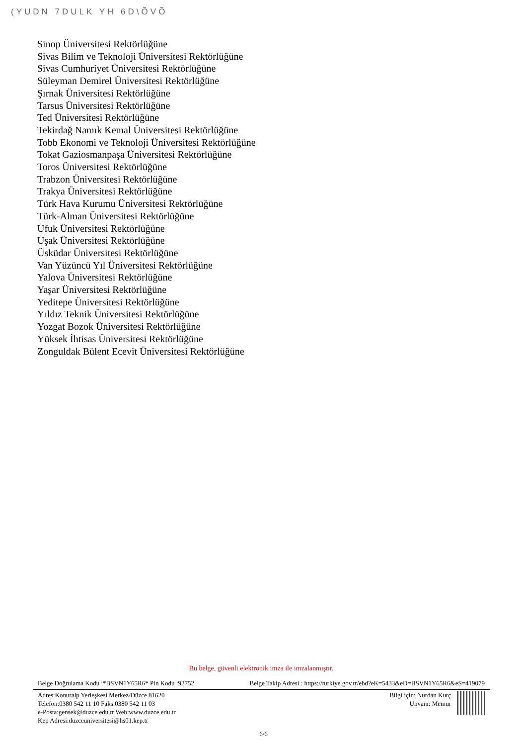(YUDN 7DULK YH 6D\ÕVÕ
Sinop Üniversitesi Rektörlüğüne
Sivas Bilim ve Teknoloji Üniversitesi Rektörlüğüne
Sivas Cumhuriyet Üniversitesi Rektörlüğüne
Süleyman Demirel Üniversitesi Rektörlüğüne
Şırnak Üniversitesi Rektörlüğüne
Tarsus Üniversitesi Rektörlüğüne
Ted Üniversitesi Rektörlüğüne
Tekirdağ Namık Kemal Üniversitesi Rektörlüğüne
Tobb Ekonomi ve Teknoloji Üniversitesi Rektörlüğüne
Tokat Gaziosmanpaşa Üniversitesi Rektörlüğüne
Toros Üniversitesi Rektörlüğüne
Trabzon Üniversitesi Rektörlüğüne
Trakya Üniversitesi Rektörlüğüne
Türk Hava Kurumu Üniversitesi Rektörlüğüne
Türk-Alman Üniversitesi Rektörlüğüne
Ufuk Üniversitesi Rektörlüğüne
Uşak Üniversitesi Rektörlüğüne
Üsküdar Üniversitesi Rektörlüğüne
Van Yüzüncü Yıl Üniversitesi Rektörlüğüne
Yalova Üniversitesi Rektörlüğüne
Yaşar Üniversitesi Rektörlüğüne
Yeditepe Üniversitesi Rektörlüğüne
Yıldız Teknik Üniversitesi Rektörlüğüne
Yozgat Bozok Üniversitesi Rektörlüğüne
Yüksek İhtisas Üniversitesi Rektörlüğüne
Zonguldak Bülent Ecevit Üniversitesi Rektörlüğüne
Bu belge, güvenli elektronik imza ile imzalanmıştır.
Belge Doğrulama Kodu :*BSVN1Y65R6* Pin Kodu :92752 Belge Takip Adresi : https://turkiye.gov.tr/ebd?eK=5433&eD=BSVN1Y65R6&eS=419079
Adres:Konuralp Yerleşkesi Merkez/Düzce 81620
Telefon:0380 542 11 10 Faks:0380 542 11 03
e-Posta:gensek@duzce.edu.tr Web:www.duzce.edu.tr
Kep Adresi:duzceuniversitesi@hs01.kep.tr
Bilgi için: Nurdan Kurç
Unvanı: Memur
6/6